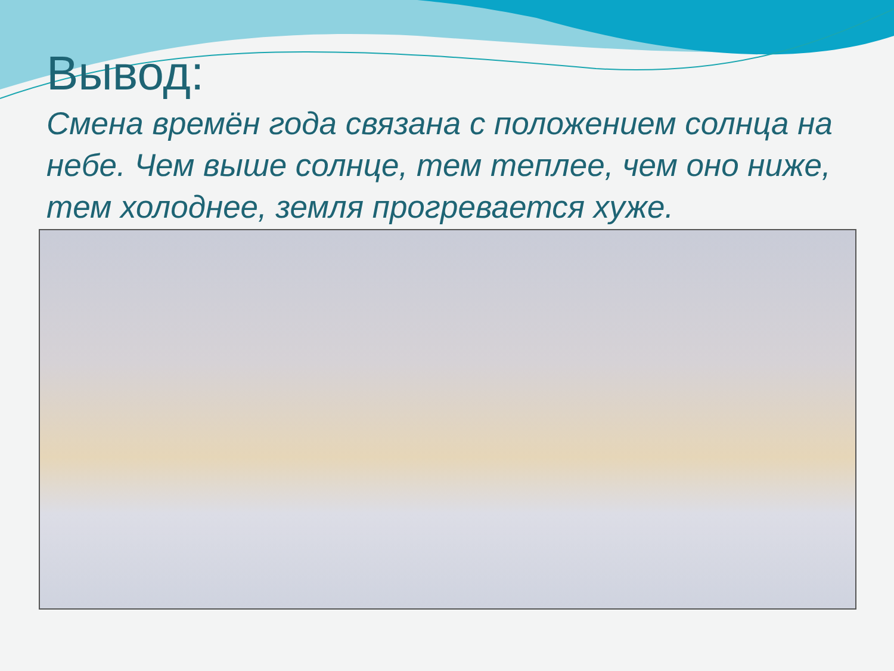Вывод:
Смена времён года связана с положением солнца на небе. Чем выше солнце, тем теплее, чем оно ниже, тем холоднее, земля прогревается хуже.